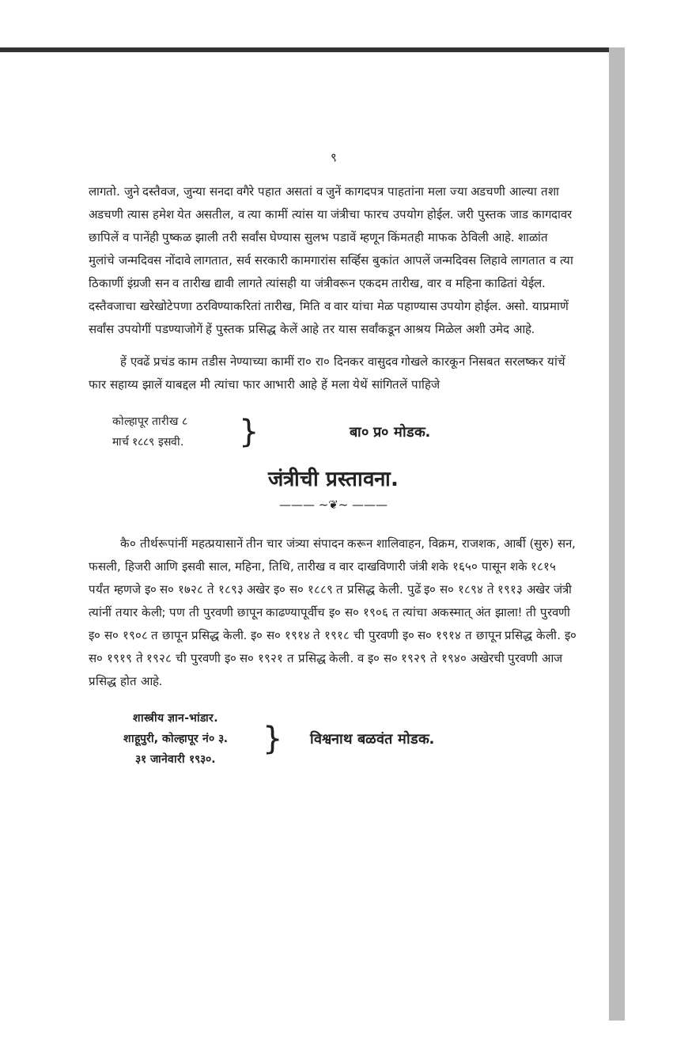९
लागतो. जुने दस्तैवज, जुन्या सनदा वगैरे पहात असतां व जुनें कागदपत्र पाहतांना मला ज्या अडचणी आल्या तशा अडचणी त्यास हमेश येत असतील, व त्या कामीं त्यांस या जंत्रीचा फारच उपयोग होईल. जरी पुस्तक जाड कागदावर छापिलें व पानेंही पुष्कळ झाली तरी सर्वांस घेण्यास सुलभ पडावें म्हणून किंमतही माफक ठेविली आहे. शाळांत मुलांचे जन्मदिवस नोंदावे लागतात, सर्व सरकारी कामगारांस सर्व्हिस बुकांत आपलें जन्मदिवस लिहावे लागतात व त्या ठिकाणीं इंग्रजी सन व तारीख द्यावी लागते त्यांसही या जंत्रीवरून एकदम तारीख, वार व महिना काढितां येईल. दस्तैवजाचा खरेखोटेपणा ठरविण्याकरितां तारीख, मिति व वार यांचा मेळ पहाण्यास उपयोग होईल. असो. याप्रमाणें सर्वांस उपयोगीं पडण्याजोगें हें पुस्तक प्रसिद्ध केलें आहे तर यास सर्वांकडून आश्रय मिळेल अशी उमेद आहे.
हें एवढें प्रचंड काम तडीस नेण्याच्या कामीं रा० रा० दिनकर वासुदव गोखले कारकून निसबत सरलष्कर यांचें फार सहाय्य झालें याबद्दल मी त्यांचा फार आभारी आहे हें मला येथें सांगितलें पाहिजे
कोल्हापूर तारीख ८
मार्च १८८९ इसवी.
}
बा० प्र० मोडक.
जंत्रीची प्रस्तावना.
——— ~❦~ ———
कै० तीर्थरूपांनीं महत्प्रयासानें तीन चार जंत्र्या संपादन करून शालिवाहन, विक्रम, राजशक, आर्बी (सुरु) सन, फसली, हिजरी आणि इसवी साल, महिना, तिथि, तारीख व वार दाखविणारी जंत्री शके १६५० पासून शके १८१५ पर्यंत म्हणजे इ० स० १७२८ ते १८९३ अखेर इ० स० १८८९ त प्रसिद्ध केली. पुढें इ० स० १८९४ ते १९१३ अखेर जंत्री त्यांनीं तयार केली; पण ती पुरवणी छापून काढण्यापूर्वीच इ० स० १९०६ त त्यांचा अकस्मात् अंत झाला! ती पुरवणी इ० स० १९०८ त छापून प्रसिद्ध केली. इ० स० १९१४ ते १९१८ ची पुरवणी इ० स० १९१४ त छापून प्रसिद्ध केली. इ० स० १९१९ ते १९२८ ची पुरवणी इ० स० १९२१ त प्रसिद्ध केली. व इ० स० १९२९ ते १९४० अखेरची पुरवणी आज प्रसिद्ध होत आहे.
शास्त्रीय ज्ञान-भांडार.
शाहूपुरी, कोल्हापूर नं० ३.
३१ जानेवारी १९३०.
}
विश्वनाथ बळवंत मोडक.